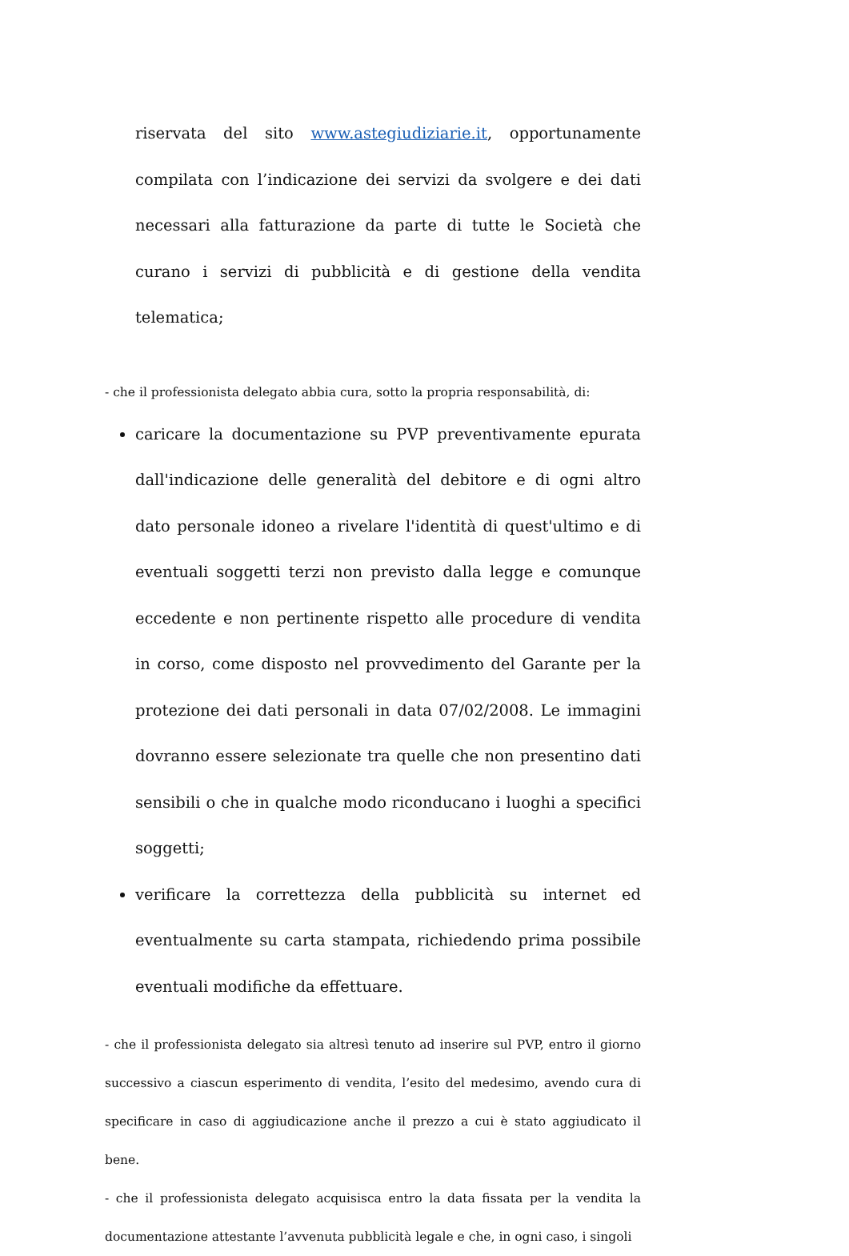riservata del sito www.astegiudiziarie.it, opportunamente compilata con l’indicazione dei servizi da svolgere e dei dati necessari alla fatturazione da parte di tutte le Società che curano i servizi di pubblicità e di gestione della vendita telematica;
- che il professionista delegato abbia cura, sotto la propria responsabilità, di:
caricare la documentazione su PVP preventivamente epurata dall'indicazione delle generalità del debitore e di ogni altro dato personale idoneo a rivelare l'identità di quest'ultimo e di eventuali soggetti terzi non previsto dalla legge e comunque eccedente e non pertinente rispetto alle procedure di vendita in corso, come disposto nel provvedimento del Garante per la protezione dei dati personali in data 07/02/2008. Le immagini dovranno essere selezionate tra quelle che non presentino dati sensibili o che in qualche modo riconducano i luoghi a specifici soggetti;
verificare la correttezza della pubblicità su internet ed eventualmente su carta stampata, richiedendo prima possibile eventuali modifiche da effettuare.
- che il professionista delegato sia altresì tenuto ad inserire sul PVP, entro il giorno successivo a ciascun esperimento di vendita, l’esito del medesimo, avendo cura di specificare in caso di aggiudicazione anche il prezzo a cui è stato aggiudicato il bene.
- che il professionista delegato acquisisca entro la data fissata per la vendita la documentazione attestante l’avvenuta pubblicità legale e che, in ogni caso, i singoli